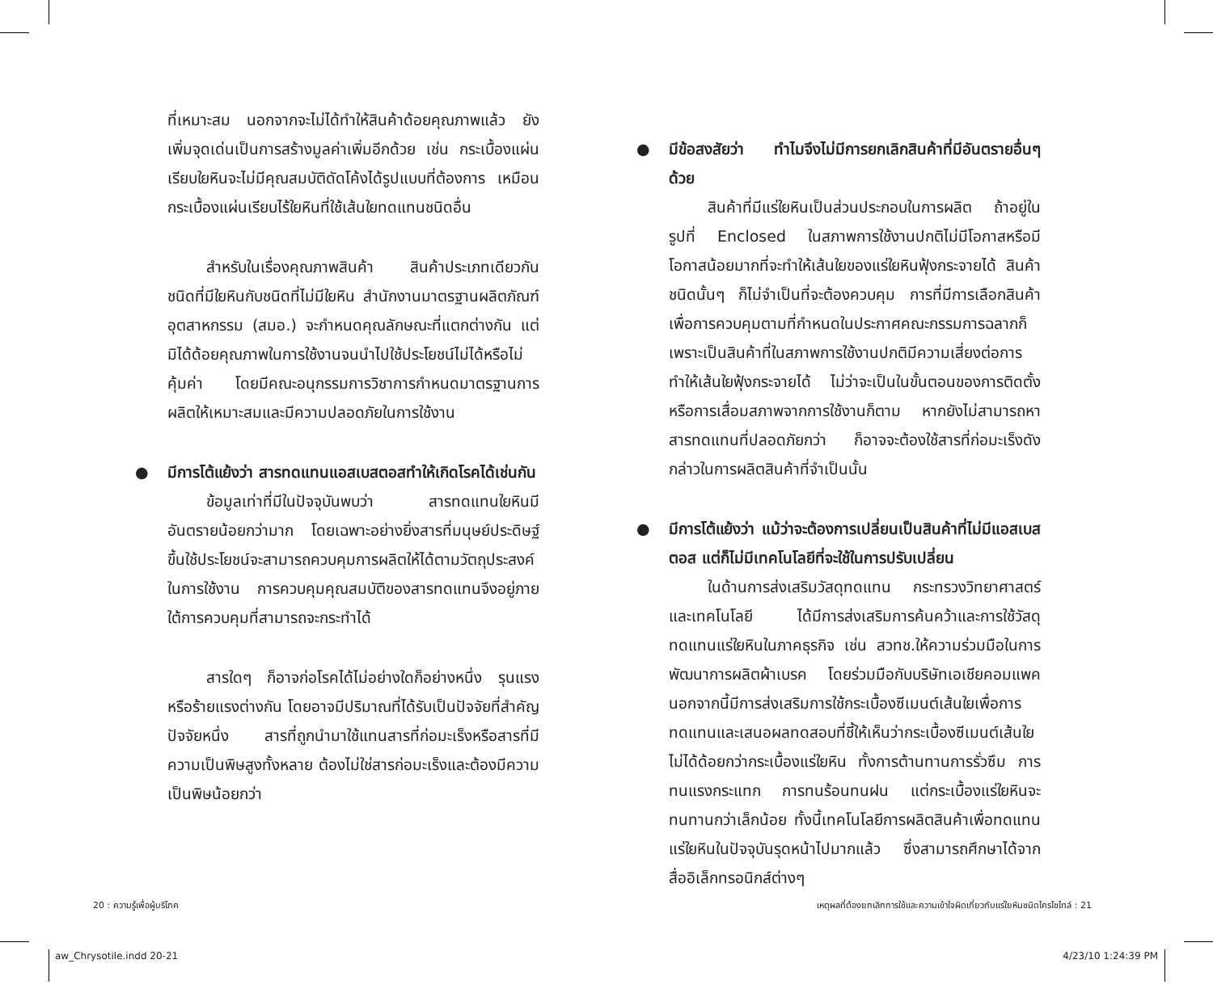ที่เหมาะสม นอกจากจะไม่ได้ทำให้สินค้าด้อยคุณภาพแล้ว ยังเพิ่มจุดเด่นเป็นการสร้างมูลค่าเพิ่มอีกด้วย เช่น กระเบื้องแผ่นเรียบใยหินจะไม่มีคุณสมบัติดัดโค้งได้รูปแบบที่ต้องการ เหมือนกระเบื้องแผ่นเรียบไร้ใยหินที่ใช้เส้นใยทดแทนชนิดอื่น
สำหรับในเรื่องคุณภาพสินค้า สินค้าประเภทเดียวกัน ชนิดที่มีใยหินกับชนิดที่ไม่มีใยหิน สำนักงานมาตรฐานผลิตภัณฑ์อุตสาหกรรม (สมอ.) จะกำหนดคุณลักษณะที่แตกต่างกัน แต่มิได้ด้อยคุณภาพในการใช้งานจนนำไปใช้ประโยชน์ไม่ได้หรือไม่คุ้มค่า โดยมีคณะอนุกรรมการวิชาการกำหนดมาตรฐานการผลิตให้เหมาะสมและมีความปลอดภัยในการใช้งาน
● มีการโต้แย้งว่า สารทดแทนแอสเบสตอสทำให้เกิดโรคได้เช่นกัน
ข้อมูลเท่าที่มีในปัจจุบันพบว่า สารทดแทนใยหินมีอันตรายน้อยกว่ามาก โดยเฉพาะอย่างยิ่งสารที่มนุษย์ประดิษฐ์ขึ้นใช้ประโยชน์จะสามารถควบคุมการผลิตให้ได้ตามวัตถุประสงค์ในการใช้งาน การควบคุมคุณสมบัติของสารทดแทนจึงอยู่ภายใต้การควบคุมที่สามารถจะกระทำได้
สารใดๆ ก็อาจก่อโรคได้ไม่อย่างใดก็อย่างหนึ่ง รุนแรงหรือร้ายแรงต่างกัน โดยอาจมีปริมาณที่ได้รับเป็นปัจจัยที่สำคัญปัจจัยหนึ่ง สารที่ถูกนำมาใช้แทนสารที่ก่อมะเร็งหรือสารที่มีความเป็นพิษสูงทั้งหลาย ต้องไม่ใช่สารก่อมะเร็งและต้องมีความเป็นพิษน้อยกว่า
● มีข้อสงสัยว่า ทำไมจึงไม่มีการยกเลิกสินค้าที่มีอันตรายอื่นๆ ด้วย
สินค้าที่มีแร่ใยหินเป็นส่วนประกอบในการผลิต ถ้าอยู่ในรูปที่ Enclosed ในสภาพการใช้งานปกติไม่มีโอกาสหรือมีโอกาสน้อยมากที่จะทำให้เส้นใยของแร่ใยหินฟุ้งกระจายได้ สินค้าชนิดนั้นๆ ก็ไม่จำเป็นที่จะต้องควบคุม การที่มีการเลือกสินค้าเพื่อการควบคุมตามที่กำหนดในประกาศคณะกรรมการฉลากก็เพราะเป็นสินค้าที่ในสภาพการใช้งานปกติมีความเสี่ยงต่อการทำให้เส้นใยฟุ้งกระจายได้ ไม่ว่าจะเป็นในขั้นตอนของการติดตั้งหรือการเสื่อมสภาพจากการใช้งานก็ตาม หากยังไม่สามารถหาสารทดแทนที่ปลอดภัยกว่า ก็อาจจะต้องใช้สารที่ก่อมะเร็งดังกล่าวในการผลิตสินค้าที่จำเป็นนั้น
● มีการโต้แย้งว่า แม้ว่าจะต้องการเปลี่ยนเป็นสินค้าที่ไม่มีแอสเบสตอส แต่ก็ไม่มีเทคโนโลยีที่จะใช้ในการปรับเปลี่ยน
ในด้านการส่งเสริมวัสดุทดแทน กระทรวงวิทยาศาสตร์และเทคโนโลยี ได้มีการส่งเสริมการค้นคว้าและการใช้วัสดุทดแทนแร่ใยหินในภาคธุรกิจ เช่น สวทช.ให้ความร่วมมือในการพัฒนาการผลิตผ้าเบรค โดยร่วมมือกับบริษัทเอเชียคอมแพค นอกจากนี้มีการส่งเสริมการใช้กระเบื้องซีเมนต์เส้นใยเพื่อการทดแทนและเสนอผลทดสอบที่ชี้ให้เห็นว่ากระเบื้องซีเมนต์เส้นใยไม่ได้ด้อยกว่ากระเบื้องแร่ใยหิน ทั้งการต้านทานการรั่วซึม การทนแรงกระแทก การทนร้อนทนฝน แต่กระเบื้องแร่ใยหินจะทนทานกว่าเล็กน้อย ทั้งนี้เทคโนโลยีการผลิตสินค้าเพื่อทดแทนแร่ใยหินในปัจจุบันรุดหน้าไปมากแล้ว ซึ่งสามารถศึกษาได้จากสื่ออิเล็กทรอนิกส์ต่างๆ
20 : ความรู้เพื่อผู้บริโภค เหตุผลที่ต้องยกเลิกการใช้และความเข้าใจผิดเกี่ยวกับแร่ใยหินชนิดไครโซไทล์ : 21
aw_Chrysotile.indd 20-21 4/23/10 1:24:39 PM